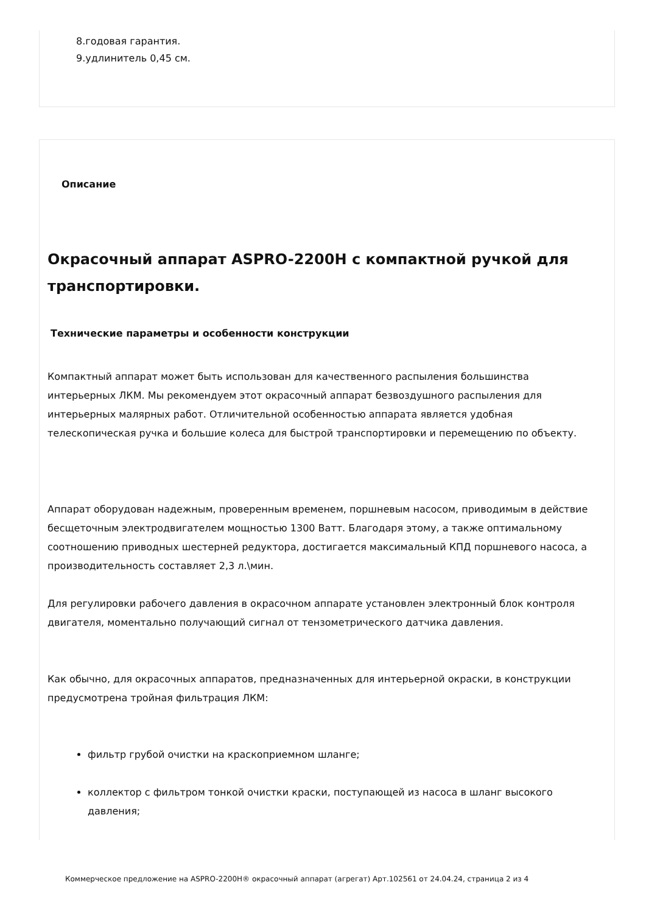8.годовая гарантия.
9.удлинитель 0,45 см.
Описание
Окрасочный аппарат ASPRO-2200H с компактной ручкой для транспортировки.
Технические параметры и особенности конструкции
Компактный аппарат может быть использован для качественного распыления большинства интерьерных ЛКМ. Мы рекомендуем этот окрасочный аппарат безвоздушного распыления для интерьерных малярных работ. Отличительной особенностью аппарата является удобная телескопическая ручка и большие колеса для быстрой транспортировки и перемещению по объекту.
Аппарат оборудован надежным, проверенным временем, поршневым насосом, приводимым в действие бесщеточным электродвигателем мощностью 1300 Ватт. Благодаря этому, а также оптимальному соотношению приводных шестерней редуктора, достигается максимальный КПД поршневого насоса, а производительность составляет 2,3 л.\мин.
Для регулировки рабочего давления в окрасочном аппарате установлен электронный блок контроля двигателя, моментально получающий сигнал от тензометрического датчика давления.
Как обычно, для окрасочных аппаратов, предназначенных для интерьерной окраски, в конструкции предусмотрена тройная фильтрация ЛКМ:
фильтр грубой очистки на краскоприемном шланге;
коллектор с фильтром тонкой очистки краски, поступающей из насоса в шланг высокого давления;
Коммерческое предложение на ASPRO-2200H® окрасочный аппарат (агрегат) Арт.102561 от 24.04.24, страница 2 из 4